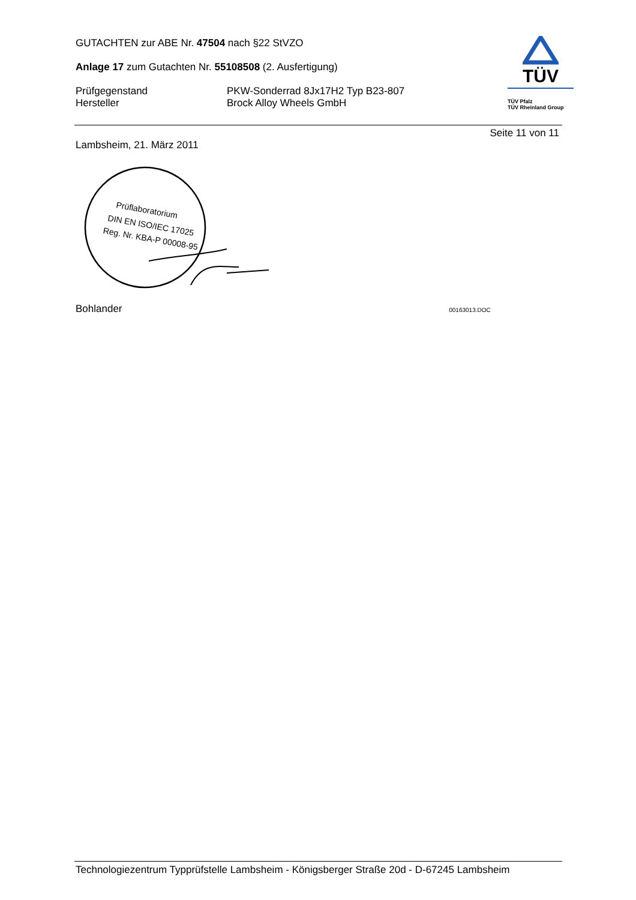GUTACHTEN zur ABE Nr. 47504 nach §22 StVZO
Anlage 17 zum Gutachten Nr. 55108508 (2. Ausfertigung)
Prüfgegenstand
Hersteller
PKW-Sonderrad 8Jx17H2 Typ B23-807
Brock Alloy Wheels GmbH
TÜV
TÜV Pfalz
TÜV Rheinland Group
Seite 11 von 11
Lambsheim, 21. März 2011
Prüflaboratorium
DIN EN ISO/IEC 17025
Reg. Nr. KBA-P 00008-95
Bohlander 00163013.DOC
Technologiezentrum Typprüfstelle Lambsheim - Königsberger Straße 20d - D-67245 Lambsheim